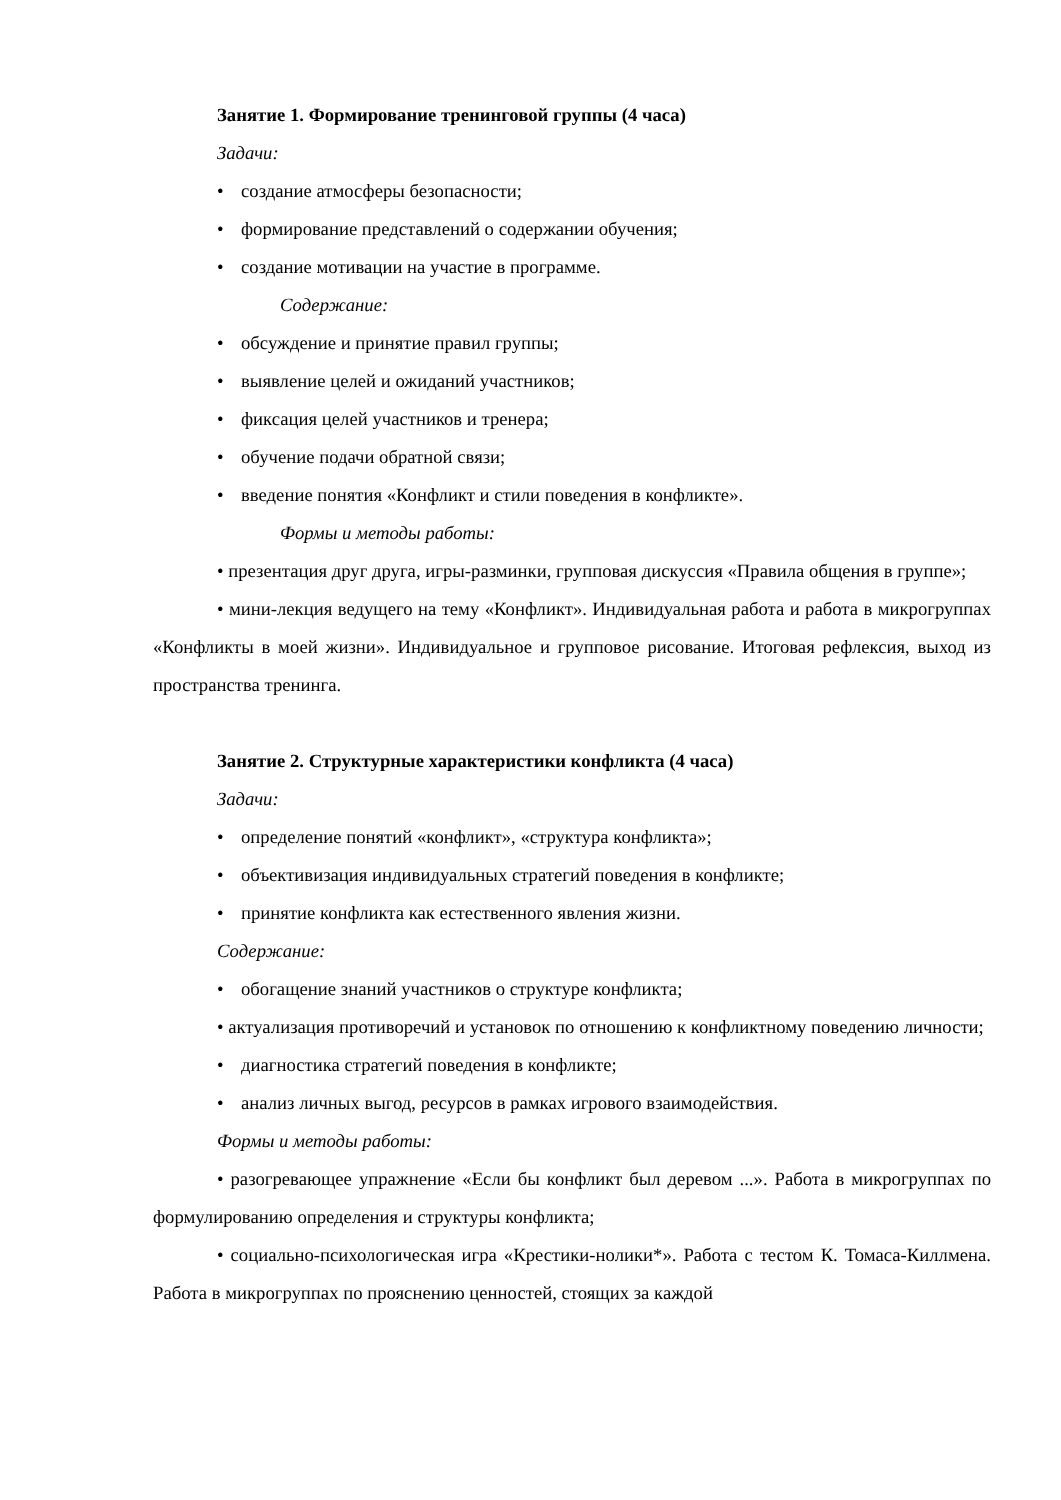Занятие 1. Формирование тренинговой группы (4 часа)
Задачи:
• создание атмосферы безопасности;
• формирование представлений о содержании обучения;
• создание мотивации на участие в программе.
Содержание:
• обсуждение и принятие правил группы;
• выявление целей и ожиданий участников;
• фиксация целей участников и тренера;
• обучение подачи обратной связи;
• введение понятия «Конфликт и стили поведения в конфликте».
Формы и методы работы:
• презентация друг друга, игры-разминки, групповая дискуссия «Правила общения в группе»;
• мини-лекция ведущего на тему «Конфликт». Индивидуальная работа и работа в микрогруппах «Конфликты в моей жизни». Индивидуальное и групповое рисование. Итоговая рефлексия, выход из пространства тренинга.
Занятие 2. Структурные характеристики конфликта (4 часа)
Задачи:
• определение понятий «конфликт», «структура конфликта»;
• объективизация индивидуальных стратегий поведения в конфликте;
• принятие конфликта как естественного явления жизни.
Содержание:
• обогащение знаний участников о структуре конфликта;
• актуализация противоречий и установок по отношению к конфликтному поведению личности;
• диагностика стратегий поведения в конфликте;
• анализ личных выгод, ресурсов в рамках игрового взаимодействия.
Формы и методы работы:
• разогревающее упражнение «Если бы конфликт был деревом ...». Работа в микрогруппах по формулированию определения и структуры конфликта;
• социально-психологическая игра «Крестики-нолики*». Работа с тестом К. Томаса-Киллмена. Работа в микрогруппах по прояснению ценностей, стоящих за каждой